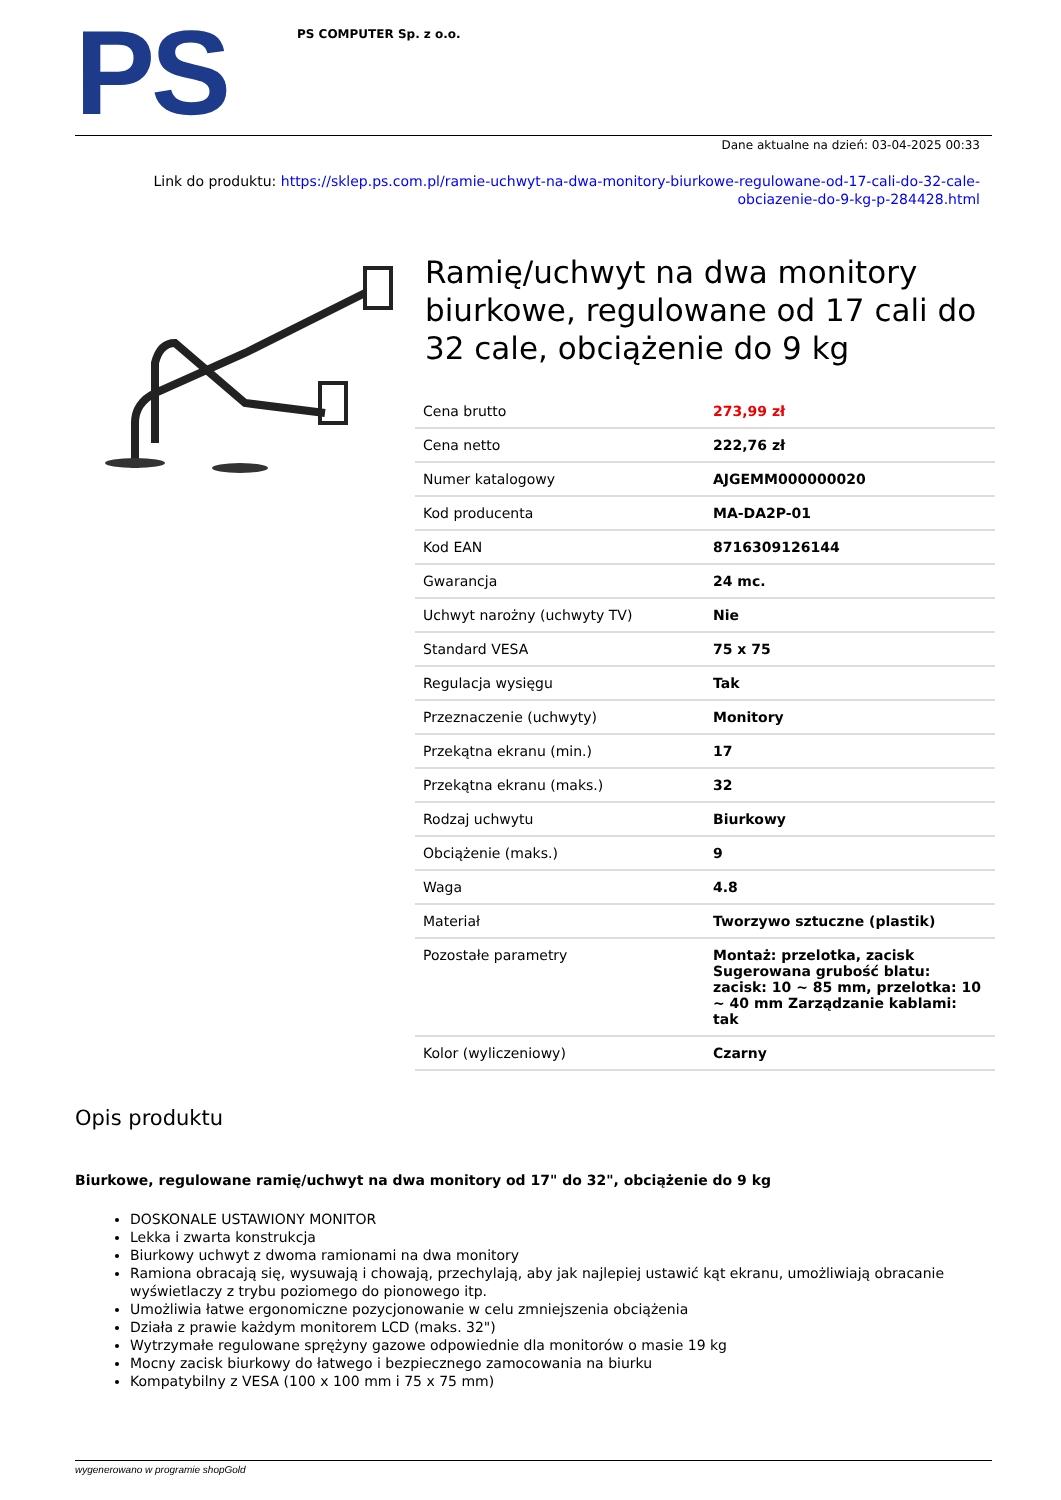PS
PS COMPUTER Sp. z o.o.
Dane aktualne na dzień: 03-04-2025 00:33
Link do produktu: https://sklep.ps.com.pl/ramie-uchwyt-na-dwa-monitory-biurkowe-regulowane-od-17-cali-do-32-cale-obciazenie-do-9-kg-p-284428.html
Ramię/uchwyt na dwa monitory biurkowe, regulowane od 17 cali do 32 cale, obciążenie do 9 kg
| Cena brutto | 273,99 zł |
| Cena netto | 222,76 zł |
| Numer katalogowy | AJGEMM000000020 |
| Kod producenta | MA-DA2P-01 |
| Kod EAN | 8716309126144 |
| Gwarancja | 24 mc. |
| Uchwyt narożny (uchwyty TV) | Nie |
| Standard VESA | 75 x 75 |
| Regulacja wysięgu | Tak |
| Przeznaczenie (uchwyty) | Monitory |
| Przekątna ekranu (min.) | 17 |
| Przekątna ekranu (maks.) | 32 |
| Rodzaj uchwytu | Biurkowy |
| Obciążenie (maks.) | 9 |
| Waga | 4.8 |
| Materiał | Tworzywo sztuczne (plastik) |
| Pozostałe parametry | Montaż: przelotka, zacisk Sugerowana grubość blatu: zacisk: 10 ~ 85 mm, przelotka: 10 ~ 40 mm Zarządzanie kablami: tak |
| Kolor (wyliczeniowy) | Czarny |
Opis produktu
Biurkowe, regulowane ramię/uchwyt na dwa monitory od 17" do 32", obciążenie do 9 kg
DOSKONALE USTAWIONY MONITOR
Lekka i zwarta konstrukcja
Biurkowy uchwyt z dwoma ramionami na dwa monitory
Ramiona obracają się, wysuwają i chowają, przechylają, aby jak najlepiej ustawić kąt ekranu, umożliwiają obracanie wyświetlaczy z trybu poziomego do pionowego itp.
Umożliwia łatwe ergonomiczne pozycjonowanie w celu zmniejszenia obciążenia
Działa z prawie każdym monitorem LCD (maks. 32")
Wytrzymałe regulowane sprężyny gazowe odpowiednie dla monitorów o masie 19 kg
Mocny zacisk biurkowy do łatwego i bezpiecznego zamocowania na biurku
Kompatybilny z VESA (100 x 100 mm i 75 x 75 mm)
wygenerowano w programie shopGold